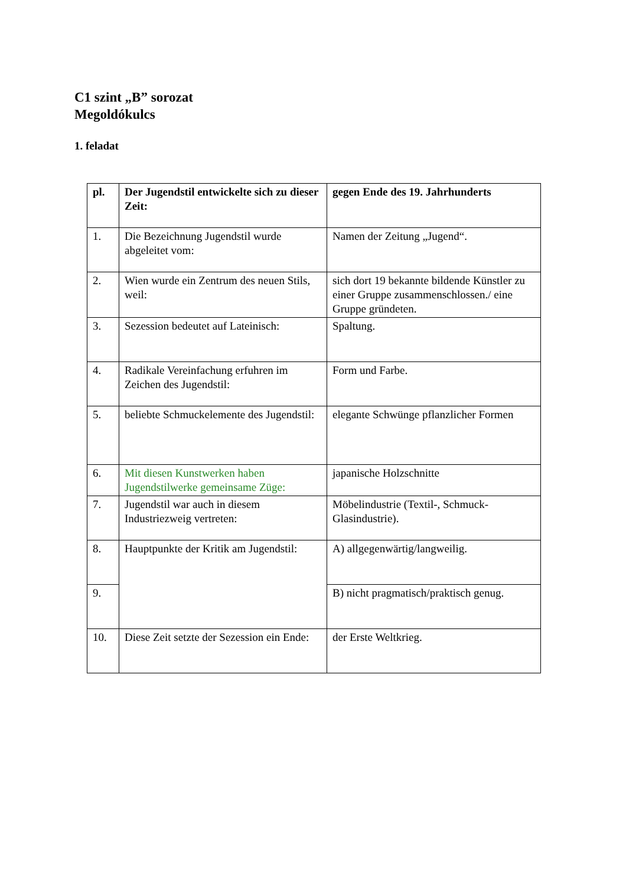C1 szint „B” sorozat
Megoldókulcs
1. feladat
| pl. | Der Jugendstil entwickelte sich zu dieser Zeit: | gegen Ende des 19. Jahrhunderts |
| --- | --- | --- |
| 1. | Die Bezeichnung Jugendstil wurde abgeleitet vom: | Namen der Zeitung „Jugend“. |
| 2. | Wien wurde ein Zentrum des neuen Stils, weil: | sich dort 19 bekannte bildende Künstler zu einer Gruppe zusammenschlossen./ eine Gruppe gründeten. |
| 3. | Sezession bedeutet auf Lateinisch: | Spaltung. |
| 4. | Radikale Vereinfachung erfuhren im Zeichen des Jugendstil: | Form und Farbe. |
| 5. | beliebte Schmuckelemente des Jugendstil: | elegante Schwünge pflanzlicher Formen |
| 6. | Mit diesen Kunstwerken haben Jugendstilwerke gemeinsame Züge: | japanische Holzschnitte |
| 7. | Jugendstil war auch in diesem Industriezweig vertreten: | Möbelindustrie (Textil-, Schmuck-Glasindustrie). |
| 8. | Hauptpunkte der Kritik am Jugendstil: | A) allgegenwärtig/langweilig. |
| 9. | | B) nicht pragmatisch/praktisch genug. |
| 10. | Diese Zeit setzte der Sezession ein Ende: | der Erste Weltkrieg. |